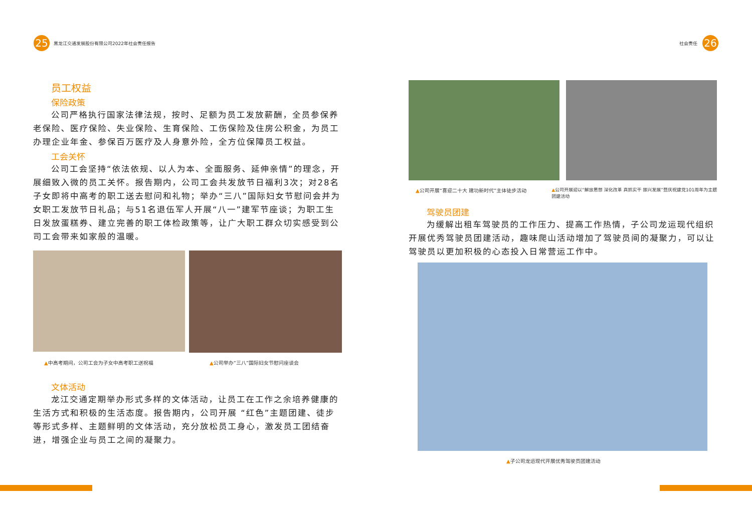25
黑龙江交通发展股份有限公司2022年社会责任报告
社会责任
26
员工权益
保险政策
公司严格执行国家法律法规，按时、足额为员工发放薪酬，全员参保养老保险、医疗保险、失业保险、生育保险、工伤保险及住房公积金，为员工办理企业年金、参保百万医疗及人身意外险，全方位保障员工权益。
工会关怀
公司工会坚持“依法依规、以人为本、全面服务、延伸亲情”的理念，开展细致入微的员工关怀。报告期内，公司工会共发放节日福利3次；对28名子女即将中高考的职工送去慰问和礼物；举办“三八”国际妇女节慰问会并为女职工发放节日礼品；与51名退伍军人开展“八一”建军节座谈；为职工生日发放蛋糕券、建立完善的职工体检政策等，让广大职工群众切实感受到公司工会带来如家般的温暖。
▲中高考期间，公司工会为子女中高考职工送祝福 ▲公司举办“三八”国际妇女节慰问座谈会
文体活动
龙江交通定期举办形式多样的文体活动，让员工在工作之余培养健康的生活方式和积极的生活态度。报告期内，公司开展 “红色”主题团建、徒步等形式多样、主题鲜明的文体活动，充分放松员工身心，激发员工团结奋进，增强企业与员工之间的凝聚力。
▲公司开展“喜迎二十大 建功新时代”主体徒步活动 ▲公司开展迎以“解放思想 深化改革 真抓实干 振兴发展”暨庆祝建党101周年为主题团建活动
驾驶员团建
为缓解出租车驾驶员的工作压力、提高工作热情，子公司龙运现代组织开展优秀驾驶员团建活动，趣味爬山活动增加了驾驶员间的凝聚力，可以让驾驶员以更加积极的心态投入日常营运工作中。
▲子公司龙运现代开展优秀驾驶员团建活动